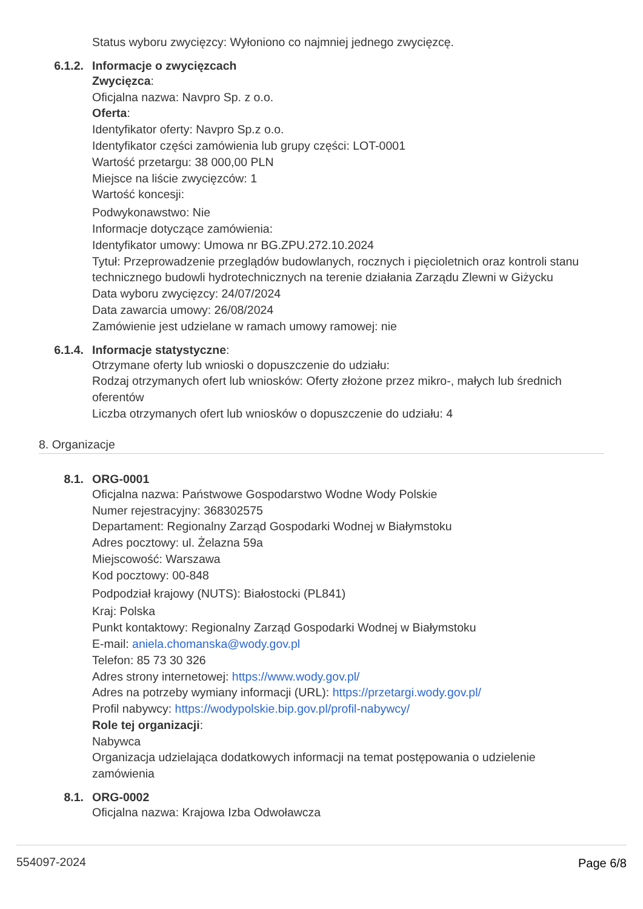Status wyboru zwycięzcy: Wyłoniono co najmniej jednego zwycięzcę.
6.1.2. Informacje o zwycięzcach
Zwycięzca:
Oficjalna nazwa: Navpro Sp. z o.o.
Oferta:
Identyfikator oferty: Navpro Sp.z o.o.
Identyfikator części zamówienia lub grupy części: LOT-0001
Wartość przetargu: 38 000,00 PLN
Miejsce na liście zwycięzców: 1
Wartość koncesji:
Podwykonawstwo: Nie
Informacje dotyczące zamówienia:
Identyfikator umowy: Umowa nr BG.ZPU.272.10.2024
Tytuł: Przeprowadzenie przeglądów budowlanych, rocznych i pięcioletnich oraz kontroli stanu technicznego budowli hydrotechnicznych na terenie działania Zarządu Zlewni w Giżycku
Data wyboru zwycięzcy: 24/07/2024
Data zawarcia umowy: 26/08/2024
Zamówienie jest udzielane w ramach umowy ramowej: nie
6.1.4. Informacje statystyczne:
Otrzymane oferty lub wnioski o dopuszczenie do udziału:
Rodzaj otrzymanych ofert lub wniosków: Oferty złożone przez mikro-, małych lub średnich oferentów
Liczba otrzymanych ofert lub wniosków o dopuszczenie do udziału: 4
8. Organizacje
8.1. ORG-0001
Oficjalna nazwa: Państwowe Gospodarstwo Wodne Wody Polskie
Numer rejestracyjny: 368302575
Departament: Regionalny Zarząd Gospodarki Wodnej w Białymstoku
Adres pocztowy: ul. Żelazna 59a
Miejscowość: Warszawa
Kod pocztowy: 00-848
Podpodział krajowy (NUTS): Białostocki (PL841)
Kraj: Polska
Punkt kontaktowy: Regionalny Zarząd Gospodarki Wodnej w Białymstoku
E-mail: aniela.chomanska@wody.gov.pl
Telefon: 85 73 30 326
Adres strony internetowej: https://www.wody.gov.pl/
Adres na potrzeby wymiany informacji (URL): https://przetargi.wody.gov.pl/
Profil nabywcy: https://wodypolskie.bip.gov.pl/profil-nabywcy/
Role tej organizacji:
Nabywca
Organizacja udzielająca dodatkowych informacji na temat postępowania o udzielenie zamówienia
8.1. ORG-0002
Oficjalna nazwa: Krajowa Izba Odwoławcza
554097-2024 Page 6/8